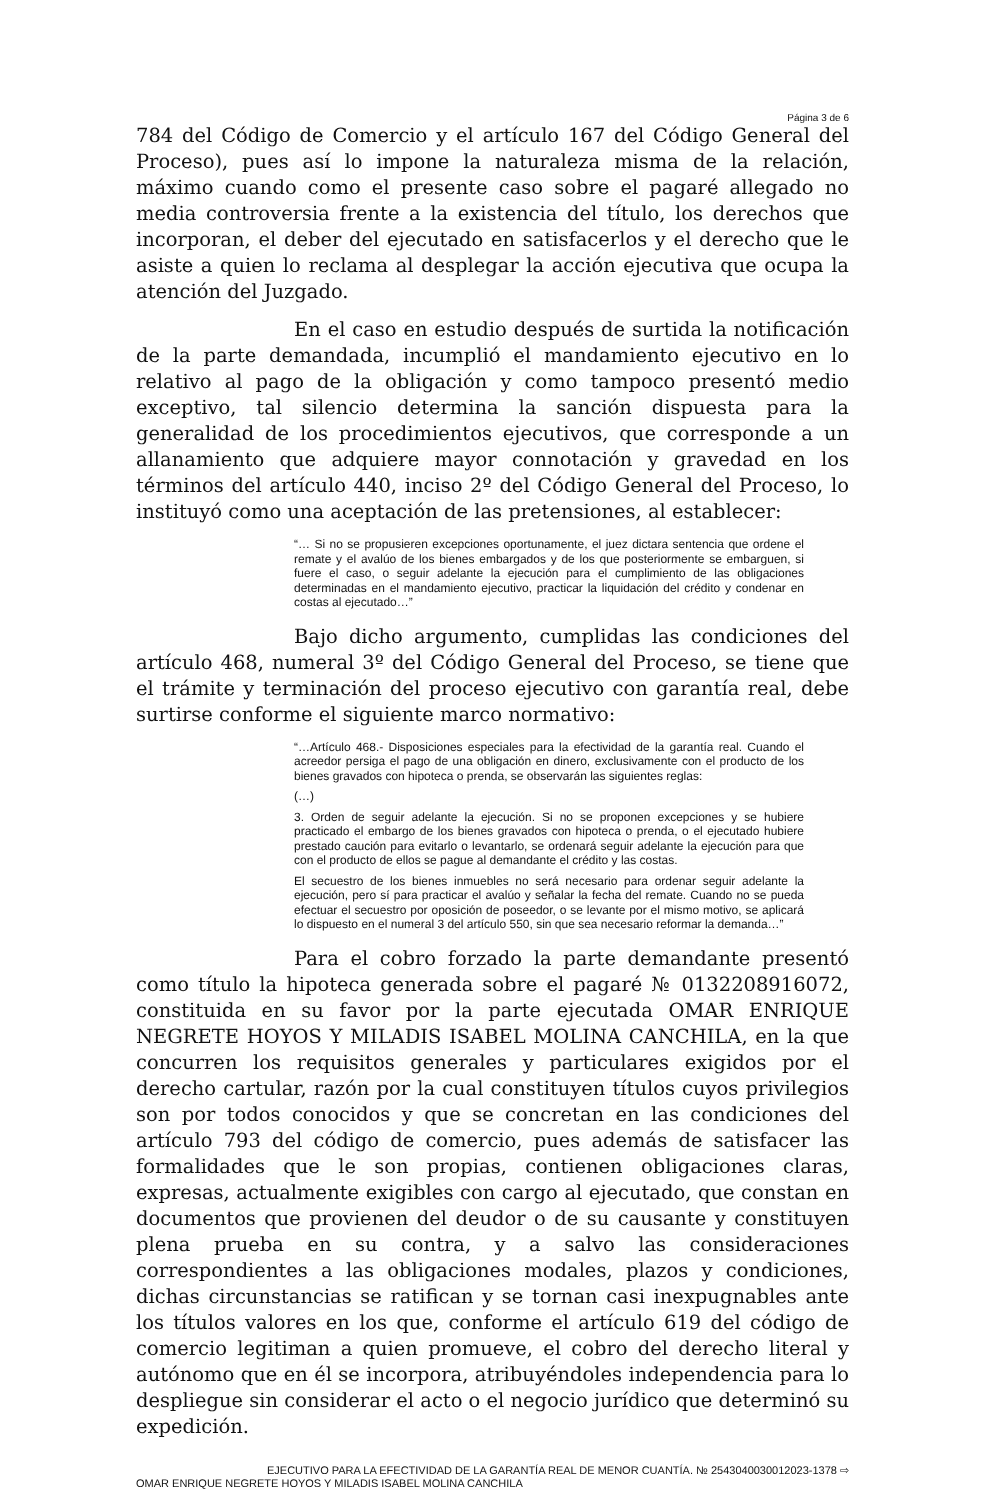Página 3 de 6
784 del Código de Comercio y el artículo 167 del Código General del Proceso), pues así lo impone la naturaleza misma de la relación, máximo cuando como el presente caso sobre el pagaré allegado no media controversia frente a la existencia del título, los derechos que incorporan, el deber del ejecutado en satisfacerlos y el derecho que le asiste a quien lo reclama al desplegar la acción ejecutiva que ocupa la atención del Juzgado.
En el caso en estudio después de surtida la notificación de la parte demandada, incumplió el mandamiento ejecutivo en lo relativo al pago de la obligación y como tampoco presentó medio exceptivo, tal silencio determina la sanción dispuesta para la generalidad de los procedimientos ejecutivos, que corresponde a un allanamiento que adquiere mayor connotación y gravedad en los términos del artículo 440, inciso 2º del Código General del Proceso, lo instituyó como una aceptación de las pretensiones, al establecer:
“… Si no se propusieren excepciones oportunamente, el juez dictara sentencia que ordene el remate y el avalúo de los bienes embargados y de los que posteriormente se embarguen, si fuere el caso, o seguir adelante la ejecución para el cumplimiento de las obligaciones determinadas en el mandamiento ejecutivo, practicar la liquidación del crédito y condenar en costas al ejecutado…”
Bajo dicho argumento, cumplidas las condiciones del artículo 468, numeral 3º del Código General del Proceso, se tiene que el trámite y terminación del proceso ejecutivo con garantía real, debe surtirse conforme el siguiente marco normativo:
“…Artículo 468.- Disposiciones especiales para la efectividad de la garantía real. Cuando el acreedor persiga el pago de una obligación en dinero, exclusivamente con el producto de los bienes gravados con hipoteca o prenda, se observarán las siguientes reglas:
(…)
3. Orden de seguir adelante la ejecución. Si no se proponen excepciones y se hubiere practicado el embargo de los bienes gravados con hipoteca o prenda, o el ejecutado hubiere prestado caución para evitarlo o levantarlo, se ordenará seguir adelante la ejecución para que con el producto de ellos se pague al demandante el crédito y las costas.
El secuestro de los bienes inmuebles no será necesario para ordenar seguir adelante la ejecución, pero sí para practicar el avalúo y señalar la fecha del remate. Cuando no se pueda efectuar el secuestro por oposición de poseedor, o se levante por el mismo motivo, se aplicará lo dispuesto en el numeral 3 del artículo 550, sin que sea necesario reformar la demanda…”
Para el cobro forzado la parte demandante presentó como título la hipoteca generada sobre el pagaré № 0132208916072, constituida en su favor por la parte ejecutada OMAR ENRIQUE NEGRETE HOYOS Y MILADIS ISABEL MOLINA CANCHILA, en la que concurren los requisitos generales y particulares exigidos por el derecho cartular, razón por la cual constituyen títulos cuyos privilegios son por todos conocidos y que se concretan en las condiciones del artículo 793 del código de comercio, pues además de satisfacer las formalidades que le son propias, contienen obligaciones claras, expresas, actualmente exigibles con cargo al ejecutado, que constan en documentos que provienen del deudor o de su causante y constituyen plena prueba en su contra, y a salvo las consideraciones correspondientes a las obligaciones modales, plazos y condiciones, dichas circunstancias se ratifican y se tornan casi inexpugnables ante los títulos valores en los que, conforme el artículo 619 del código de comercio legitiman a quien promueve, el cobro del derecho literal y autónomo que en él se incorpora, atribuyéndoles independencia para lo despliegue sin considerar el acto o el negocio jurídico que determinó su expedición.
EJECUTIVO PARA LA EFECTIVIDAD DE LA GARANTÍA REAL DE MENOR CUANTÍA. № 254304003001​2023-1378 ⇨
OMAR ENRIQUE NEGRETE HOYOS Y MILADIS ISABEL MOLINA CANCHILA